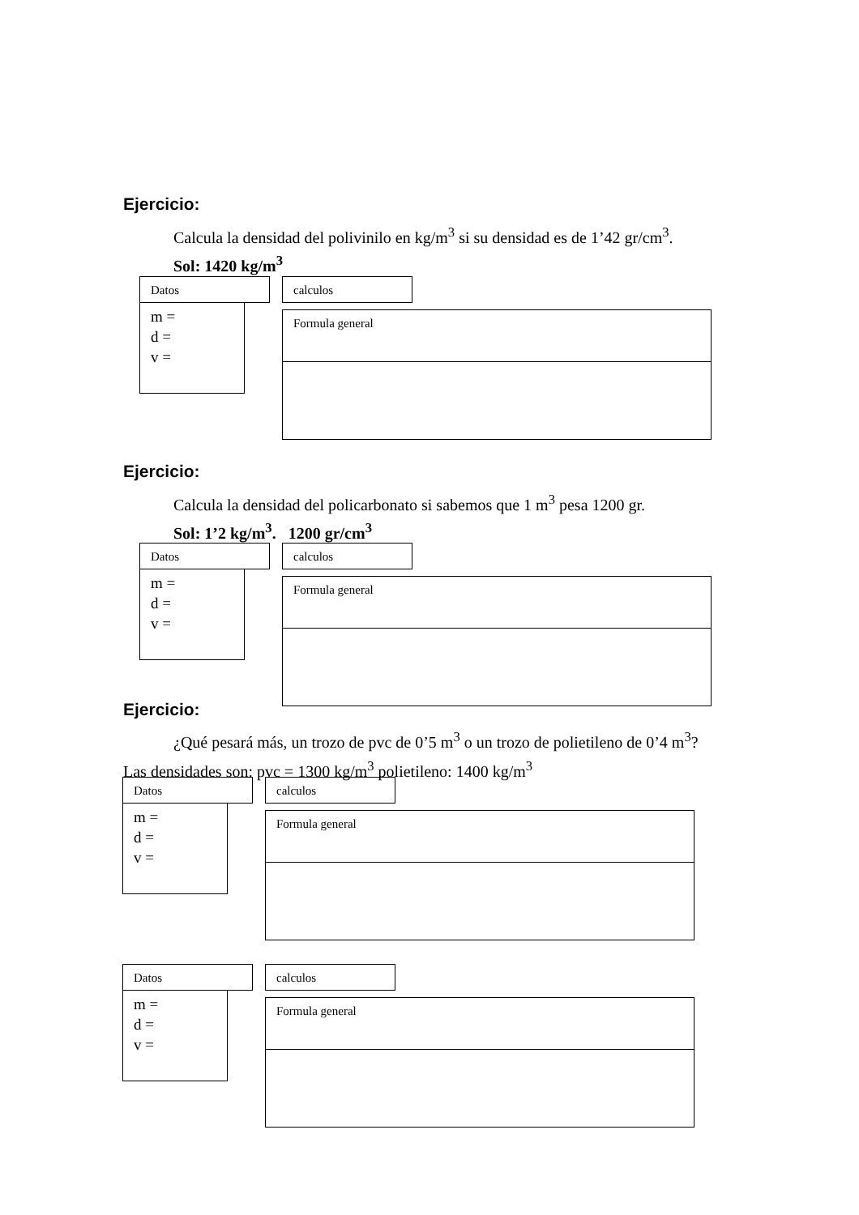Ejercicio:
Calcula la densidad del polivinilo en kg/m<sup>3</sup> si su densidad es de 1’42 gr/cm<sup>3</sup>.
Sol: 1420 kg/m<sup>3</sup>
Datos calculos
m =
d =
v =
Formula general
Ejercicio:
Calcula la densidad del policarbonato si sabemos que 1 m<sup>3</sup> pesa 1200 gr.
Sol: 1’2 kg/m<sup>3</sup>. 1200 gr/cm<sup>3</sup>
Datos calculos
m =
d =
v =
Formula general
Ejercicio:
¿Qué pesará más, un trozo de pvc de 0’5 m<sup>3</sup> o un trozo de polietileno de 0’4 m<sup>3</sup>?
Las densidades son: pvc = 1300 kg/m<sup>3</sup> polietileno: 1400 kg/m<sup>3</sup>
Datos calculos
m =
d =
v =
Formula general
Datos calculos
m =
d =
v =
Formula general